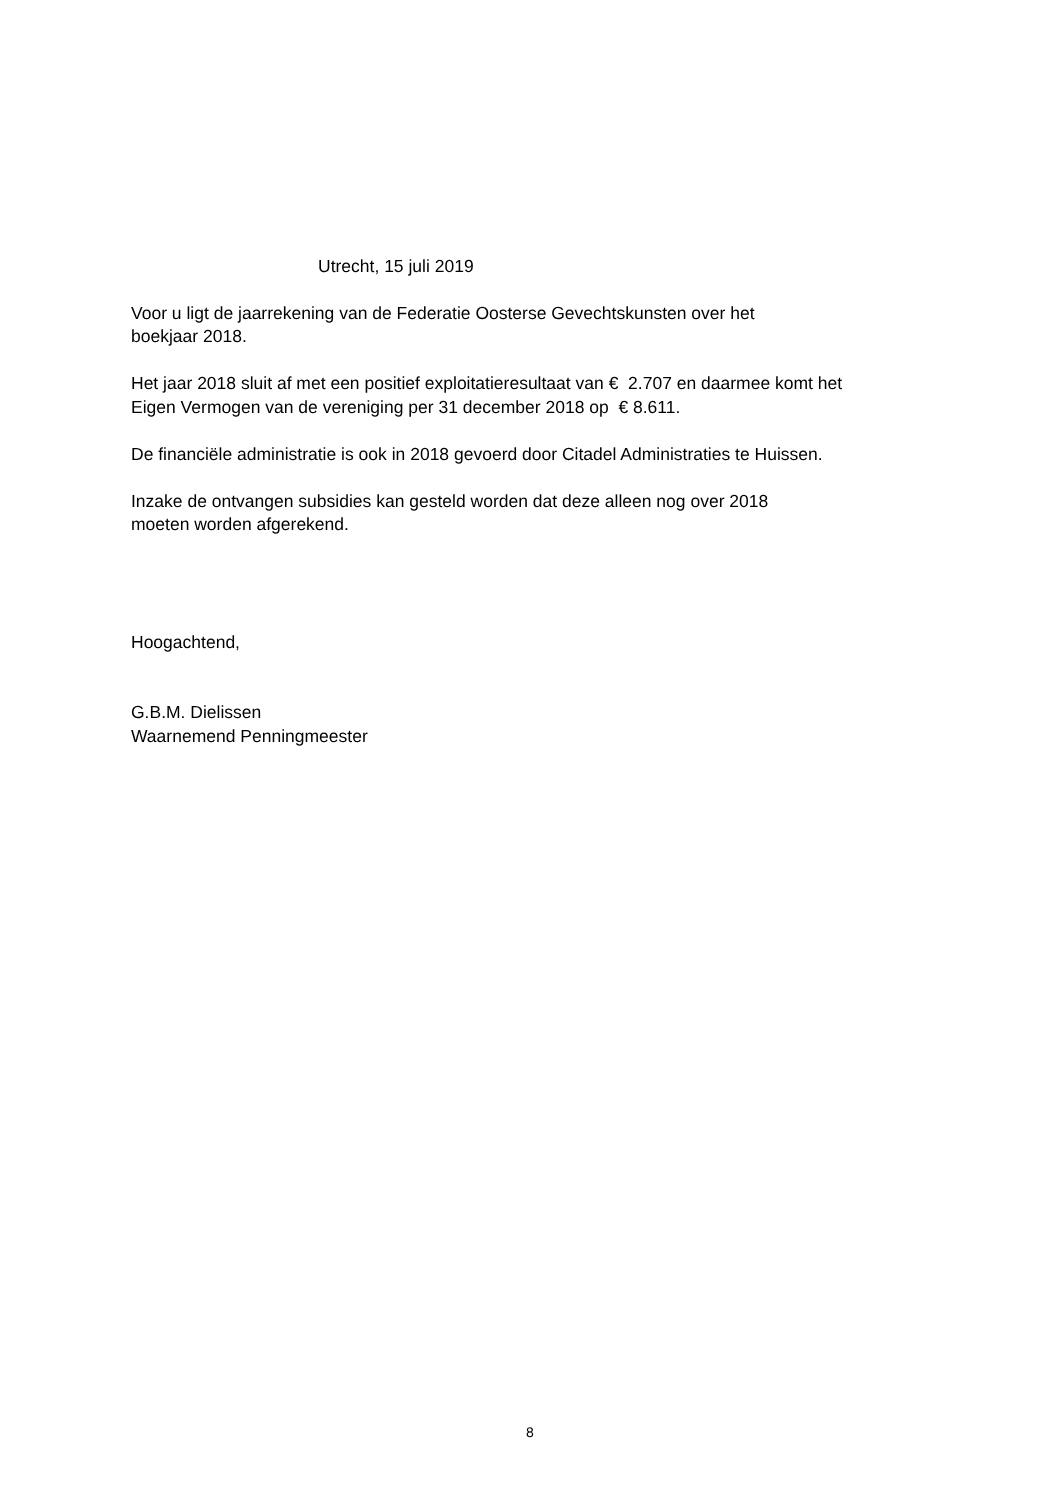Utrecht, 15 juli 2019
Voor u ligt de jaarrekening van de Federatie Oosterse Gevechtskunsten over het
boekjaar 2018.
Het jaar 2018 sluit af met een positief exploitatieresultaat van € 2.707 en daarmee komt het
Eigen Vermogen van de vereniging per 31 december 2018 op € 8.611.
De financiële administratie is ook in 2018 gevoerd door Citadel Administraties te Huissen.
Inzake de ontvangen subsidies kan gesteld worden dat deze alleen nog over 2018
moeten worden afgerekend.
Hoogachtend,
G.B.M. Dielissen
Waarnemend Penningmeester
8